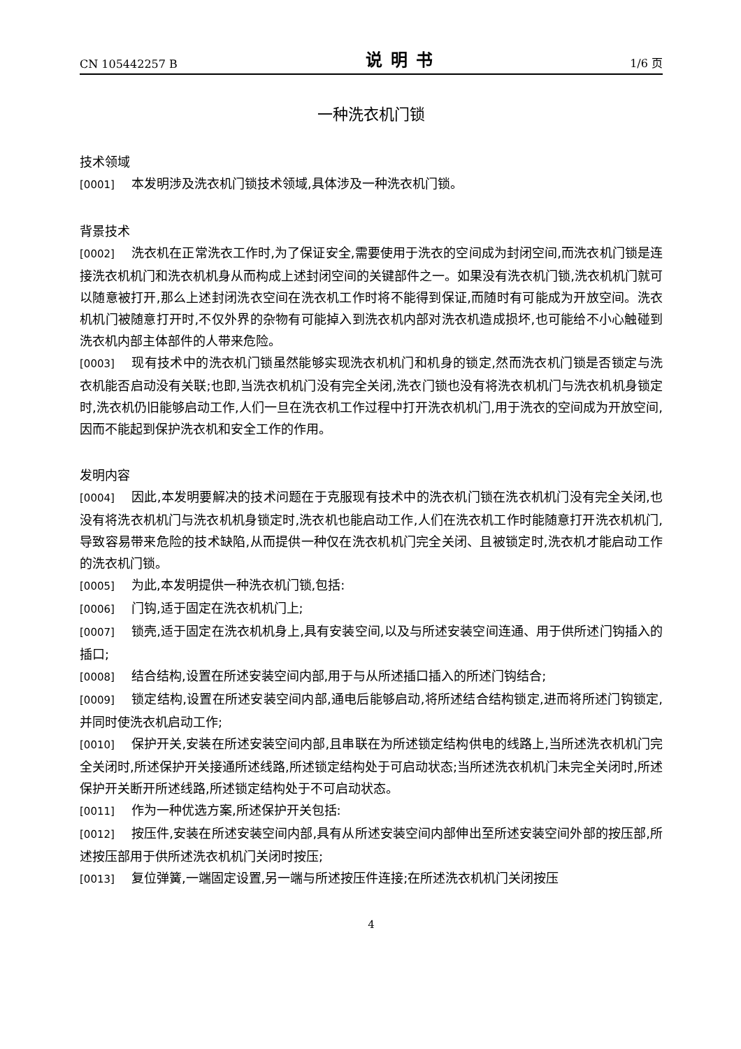CN 105442257 B 说明书 1/6 页
一种洗衣机门锁
技术领域
[0001] 本发明涉及洗衣机门锁技术领域,具体涉及一种洗衣机门锁。
背景技术
[0002] 洗衣机在正常洗衣工作时,为了保证安全,需要使用于洗衣的空间成为封闭空间,而洗衣机门锁是连接洗衣机机门和洗衣机机身从而构成上述封闭空间的关键部件之一。如果没有洗衣机门锁,洗衣机机门就可以随意被打开,那么上述封闭洗衣空间在洗衣机工作时将不能得到保证,而随时有可能成为开放空间。洗衣机机门被随意打开时,不仅外界的杂物有可能掉入到洗衣机内部对洗衣机造成损坏,也可能给不小心触碰到洗衣机内部主体部件的人带来危险。
[0003] 现有技术中的洗衣机门锁虽然能够实现洗衣机机门和机身的锁定,然而洗衣机门锁是否锁定与洗衣机能否启动没有关联;也即,当洗衣机机门没有完全关闭,洗衣门锁也没有将洗衣机机门与洗衣机机身锁定时,洗衣机仍旧能够启动工作,人们一旦在洗衣机工作过程中打开洗衣机机门,用于洗衣的空间成为开放空间,因而不能起到保护洗衣机和安全工作的作用。
发明内容
[0004] 因此,本发明要解决的技术问题在于克服现有技术中的洗衣机门锁在洗衣机机门没有完全关闭,也没有将洗衣机机门与洗衣机机身锁定时,洗衣机也能启动工作,人们在洗衣机工作时能随意打开洗衣机机门,导致容易带来危险的技术缺陷,从而提供一种仅在洗衣机机门完全关闭、且被锁定时,洗衣机才能启动工作的洗衣机门锁。
[0005] 为此,本发明提供一种洗衣机门锁,包括:
[0006] 门钩,适于固定在洗衣机机门上;
[0007] 锁壳,适于固定在洗衣机机身上,具有安装空间,以及与所述安装空间连通、用于供所述门钩插入的插口;
[0008] 结合结构,设置在所述安装空间内部,用于与从所述插口插入的所述门钩结合;
[0009] 锁定结构,设置在所述安装空间内部,通电后能够启动,将所述结合结构锁定,进而将所述门钩锁定,并同时使洗衣机启动工作;
[0010] 保护开关,安装在所述安装空间内部,且串联在为所述锁定结构供电的线路上,当所述洗衣机机门完全关闭时,所述保护开关接通所述线路,所述锁定结构处于可启动状态;当所述洗衣机机门未完全关闭时,所述保护开关断开所述线路,所述锁定结构处于不可启动状态。
[0011] 作为一种优选方案,所述保护开关包括:
[0012] 按压件,安装在所述安装空间内部,具有从所述安装空间内部伸出至所述安装空间外部的按压部,所述按压部用于供所述洗衣机机门关闭时按压;
[0013] 复位弹簧,一端固定设置,另一端与所述按压件连接;在所述洗衣机机门关闭按压
4